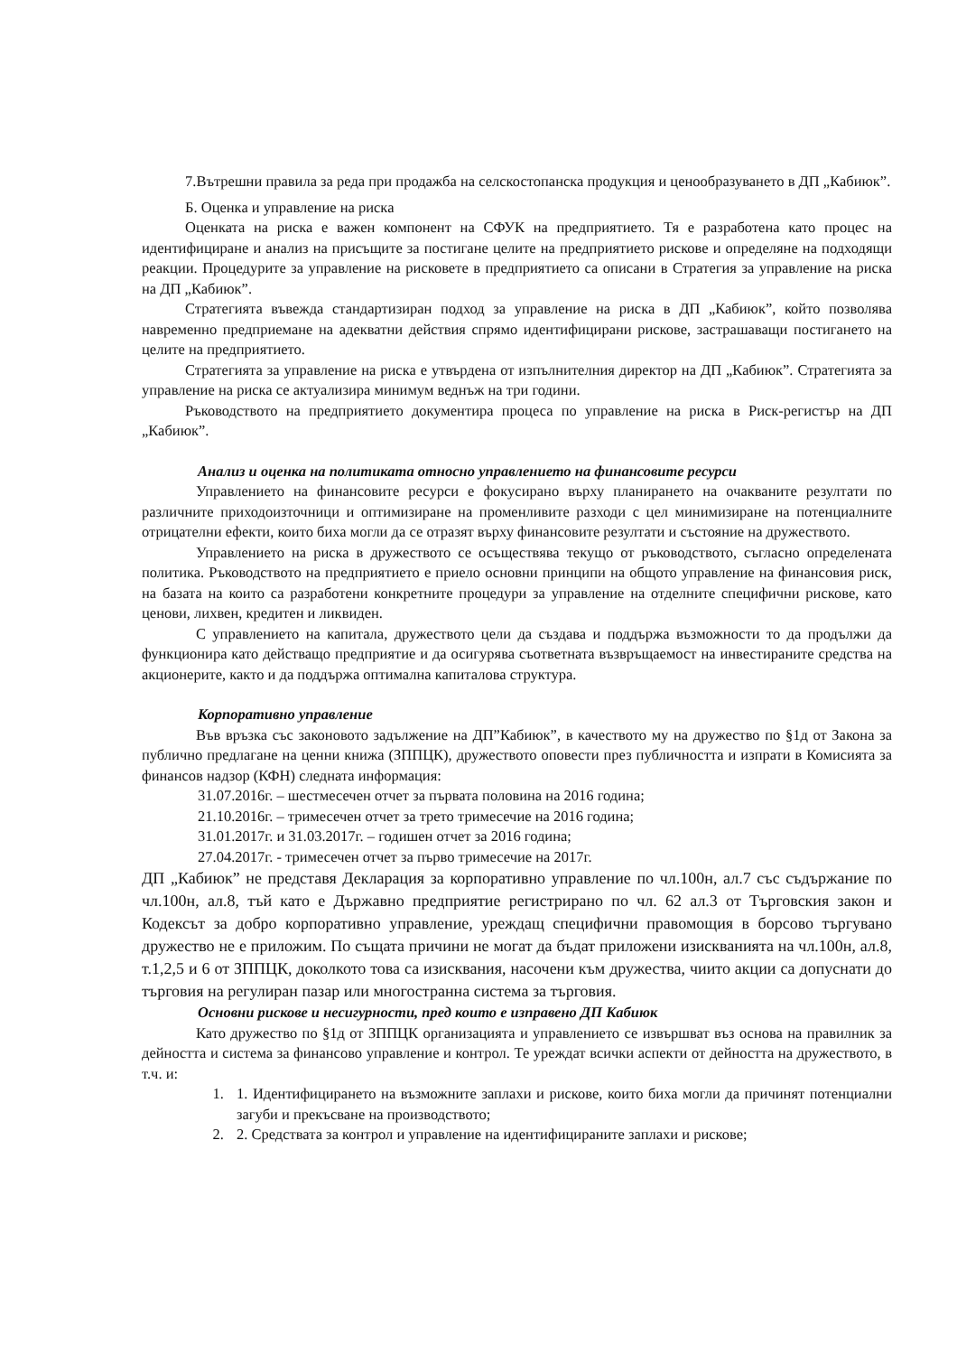7.Вътрешни правила за реда при продажба на селскостопанска продукция и ценообразуването в ДП „Кабиюк”.
Б. Оценка и управление на риска
Оценката на риска е важен компонент на СФУК на предприятието. Тя е разработена като процес на идентифициране и анализ на присъщите за постигане целите на предприятието рискове и определяне на подходящи реакции. Процедурите за управление на рисковете в предприятието са описани в Стратегия за управление на риска на ДП „Кабиюк”.
Стратегията въвежда стандартизиран подход за управление на риска в ДП „Кабиюк”, който позволява навременно предприемане на адекватни действия спрямо идентифицирани рискове, застрашаващи постигането на целите на предприятието.
Стратегията за управление на риска е утвърдена от изпълнителния директор на ДП „Кабиюк”. Стратегията за управление на риска се актуализира минимум веднъж на три години.
Ръководството на предприятието документира процеса по управление на риска в Риск-регистър на ДП „Кабиюк”.
Анализ и оценка на политиката относно управлението на финансовите ресурси
Управлението на финансовите ресурси е фокусирано върху планирането на очакваните резултати по различните приходоизточници и оптимизиране на променливите разходи с цел минимизиране на потенциалните отрицателни ефекти, които биха могли да се отразят върху финансовите резултати и състояние на дружеството.
Управлението на риска в дружеството се осъществява текущо от ръководството, съгласно определената политика. Ръководството на предприятието е приело основни принципи на общото управление на финансовия риск, на базата на които са разработени конкретните процедури за управление на отделните специфични рискове, като ценови, лихвен, кредитен и ликвиден.
С управлението на капитала, дружеството цели да създава и поддържа възможности то да продължи да функционира като действащо предприятие и да осигурява съответната възвръщаемост на инвестираните средства на акционерите, както и да поддържа оптимална капиталова структура.
Корпоративно управление
Във връзка със законовото задължение на ДП”Кабиюк”, в качеството му на дружество по §1д от Закона за публично предлагане на ценни книжа (ЗППЦК), дружеството оповести през публичността и изпрати в Комисията за финансов надзор (КФН) следната информация:
31.07.2016г. – шестмесечен отчет за първата половина на 2016 година;
21.10.2016г. – тримесечен отчет за трето тримесечие на 2016 година;
31.01.2017г. и 31.03.2017г. – годишен отчет за 2016 година;
27.04.2017г. - тримесечен отчет за първо тримесечие на 2017г.
ДП „Кабиюк” не представя Декларация за корпоративно управление по чл.100н, ал.7 със съдържание по чл.100н, ал.8, тъй като е Държавно предприятие регистрирано по чл. 62 ал.3 от Търговския закон и Кодексът за добро корпоративно управление, уреждащ специфични правомощия в борсово търгувано дружество не е приложим. По същата причини не могат да бъдат приложени изискванията на чл.100н, ал.8, т.1,2,5 и 6 от ЗППЦК, доколкото това са изисквания, насочени към дружества, чиито акции са допуснати до търговия на регулиран пазар или многостранна система за търговия.
Основни рискове и несигурности, пред които е изправено ДП Кабиюк
Като дружество по §1д от ЗППЦК организацията и управлението се извършват въз основа на правилник за дейността и система за финансово управление и контрол. Те уреждат всички аспекти от дейността на дружеството, в т.ч. и:
1. 1. Идентифицирането на възможните заплахи и рискове, които биха могли да причинят потенциални загуби и прекъсване на производството;
2. 2. Средствата за контрол и управление на идентифицираните заплахи и рискове;